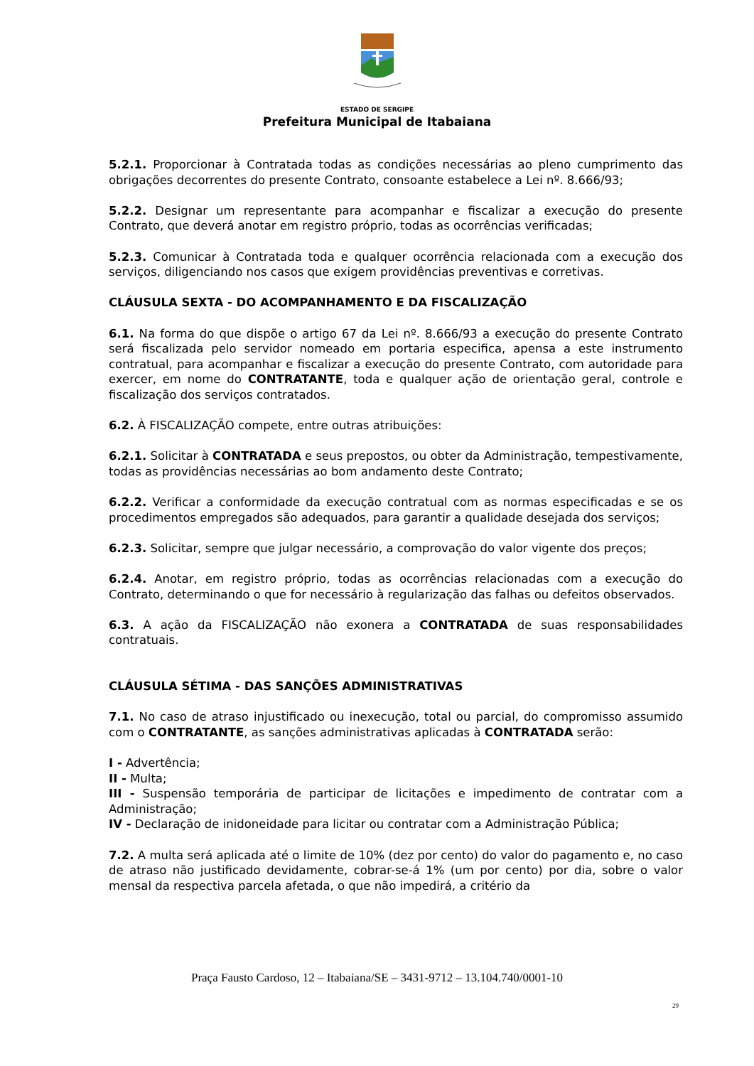ESTADO DE SERGIPE
Prefeitura Municipal de Itabaiana
5.2.1. Proporcionar à Contratada todas as condições necessárias ao pleno cumprimento das obrigações decorrentes do presente Contrato, consoante estabelece a Lei nº. 8.666/93;
5.2.2. Designar um representante para acompanhar e fiscalizar a execução do presente Contrato, que deverá anotar em registro próprio, todas as ocorrências verificadas;
5.2.3. Comunicar à Contratada toda e qualquer ocorrência relacionada com a execução dos serviços, diligenciando nos casos que exigem providências preventivas e corretivas.
CLÁUSULA SEXTA - DO ACOMPANHAMENTO E DA FISCALIZAÇÃO
6.1. Na forma do que dispõe o artigo 67 da Lei nº. 8.666/93 a execução do presente Contrato será fiscalizada pelo servidor nomeado em portaria especifica, apensa a este instrumento contratual, para acompanhar e fiscalizar a execução do presente Contrato, com autoridade para exercer, em nome do CONTRATANTE, toda e qualquer ação de orientação geral, controle e fiscalização dos serviços contratados.
6.2. À FISCALIZAÇÃO compete, entre outras atribuições:
6.2.1. Solicitar à CONTRATADA e seus prepostos, ou obter da Administração, tempestivamente, todas as providências necessárias ao bom andamento deste Contrato;
6.2.2. Verificar a conformidade da execução contratual com as normas especificadas e se os procedimentos empregados são adequados, para garantir a qualidade desejada dos serviços;
6.2.3. Solicitar, sempre que julgar necessário, a comprovação do valor vigente dos preços;
6.2.4. Anotar, em registro próprio, todas as ocorrências relacionadas com a execução do Contrato, determinando o que for necessário à regularização das falhas ou defeitos observados.
6.3. A ação da FISCALIZAÇÃO não exonera a CONTRATADA de suas responsabilidades contratuais.
CLÁUSULA SÉTIMA - DAS SANÇÕES ADMINISTRATIVAS
7.1. No caso de atraso injustificado ou inexecução, total ou parcial, do compromisso assumido com o CONTRATANTE, as sanções administrativas aplicadas à CONTRATADA serão:
I - Advertência;
II - Multa;
III - Suspensão temporária de participar de licitações e impedimento de contratar com a Administração;
IV - Declaração de inidoneidade para licitar ou contratar com a Administração Pública;
7.2. A multa será aplicada até o limite de 10% (dez por cento) do valor do pagamento e, no caso de atraso não justificado devidamente, cobrar-se-á 1% (um por cento) por dia, sobre o valor mensal da respectiva parcela afetada, o que não impedirá, a critério da
Praça Fausto Cardoso, 12 – Itabaiana/SE – 3431-9712 – 13.104.740/0001-10
29